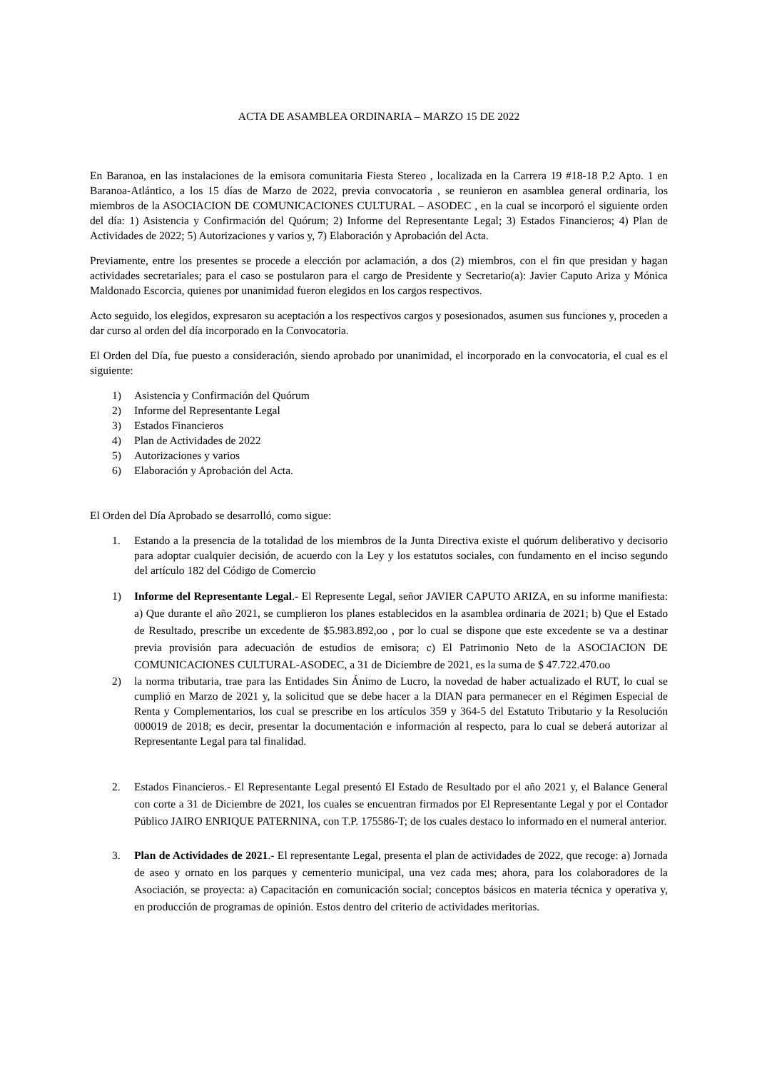ACTA DE ASAMBLEA ORDINARIA – MARZO 15 DE 2022
En Baranoa, en las instalaciones de la emisora comunitaria Fiesta Stereo , localizada en la Carrera 19 #18-18 P.2 Apto. 1 en Baranoa-Atlántico, a los 15 días de Marzo de 2022, previa convocatoria , se reunieron en asamblea general ordinaria, los miembros de la ASOCIACION DE COMUNICACIONES CULTURAL – ASODEC , en la cual se incorporó el siguiente orden del día: 1) Asistencia y Confirmación del Quórum; 2) Informe del Representante Legal; 3) Estados Financieros; 4) Plan de Actividades de 2022; 5) Autorizaciones y varios y, 7) Elaboración y Aprobación del Acta.
Previamente, entre los presentes se procede a elección por aclamación, a dos (2) miembros, con el fin que presidan y hagan actividades secretariales; para el caso se postularon para el cargo de Presidente y Secretario(a): Javier Caputo Ariza y Mónica Maldonado Escorcia, quienes por unanimidad fueron elegidos en los cargos respectivos.
Acto seguido, los elegidos, expresaron su aceptación a los respectivos cargos y posesionados, asumen sus funciones y, proceden a dar curso al orden del día incorporado en la Convocatoria.
El Orden del Día, fue puesto a consideración, siendo aprobado por unanimidad, el incorporado en la convocatoria, el cual es el siguiente:
1) Asistencia y Confirmación del Quórum
2) Informe del Representante Legal
3) Estados Financieros
4) Plan de Actividades de 2022
5) Autorizaciones y varios
6) Elaboración y Aprobación del Acta.
El Orden del Día Aprobado se desarrolló, como sigue:
1. Estando a la presencia de la totalidad de los miembros de la Junta Directiva existe el quórum deliberativo y decisorio para adoptar cualquier decisión, de acuerdo con la Ley y los estatutos sociales, con fundamento en el inciso segundo del artículo 182 del Código de Comercio
1) Informe del Representante Legal.- El Represente Legal, señor JAVIER CAPUTO ARIZA, en su informe manifiesta: a) Que durante el año 2021, se cumplieron los planes establecidos en la asamblea ordinaria de 2021; b) Que el Estado de Resultado, prescribe un excedente de $5.983.892,oo , por lo cual se dispone que este excedente se va a destinar previa provisión para adecuación de estudios de emisora; c) El Patrimonio Neto de la ASOCIACION DE COMUNICACIONES CULTURAL-ASODEC, a 31 de Diciembre de 2021, es la suma de $ 47.722.470.oo
2) la norma tributaria, trae para las Entidades Sin Ánimo de Lucro, la novedad de haber actualizado el RUT, lo cual se cumplió en Marzo de 2021 y, la solicitud que se debe hacer a la DIAN para permanecer en el Régimen Especial de Renta y Complementarios, los cual se prescribe en los artículos 359 y 364-5 del Estatuto Tributario y la Resolución 000019 de 2018; es decir, presentar la documentación e información al respecto, para lo cual se deberá autorizar al Representante Legal para tal finalidad.
2. Estados Financieros.- El Representante Legal presentó El Estado de Resultado por el año 2021 y, el Balance General con corte a 31 de Diciembre de 2021, los cuales se encuentran firmados por El Representante Legal y por el Contador Público JAIRO ENRIQUE PATERNINA, con T.P. 175586-T; de los cuales destaco lo informado en el numeral anterior.
3. Plan de Actividades de 2021.- El representante Legal, presenta el plan de actividades de 2022, que recoge: a) Jornada de aseo y ornato en los parques y cementerio municipal, una vez cada mes; ahora, para los colaboradores de la Asociación, se proyecta: a) Capacitación en comunicación social; conceptos básicos en materia técnica y operativa y, en producción de programas de opinión. Estos dentro del criterio de actividades meritorias.